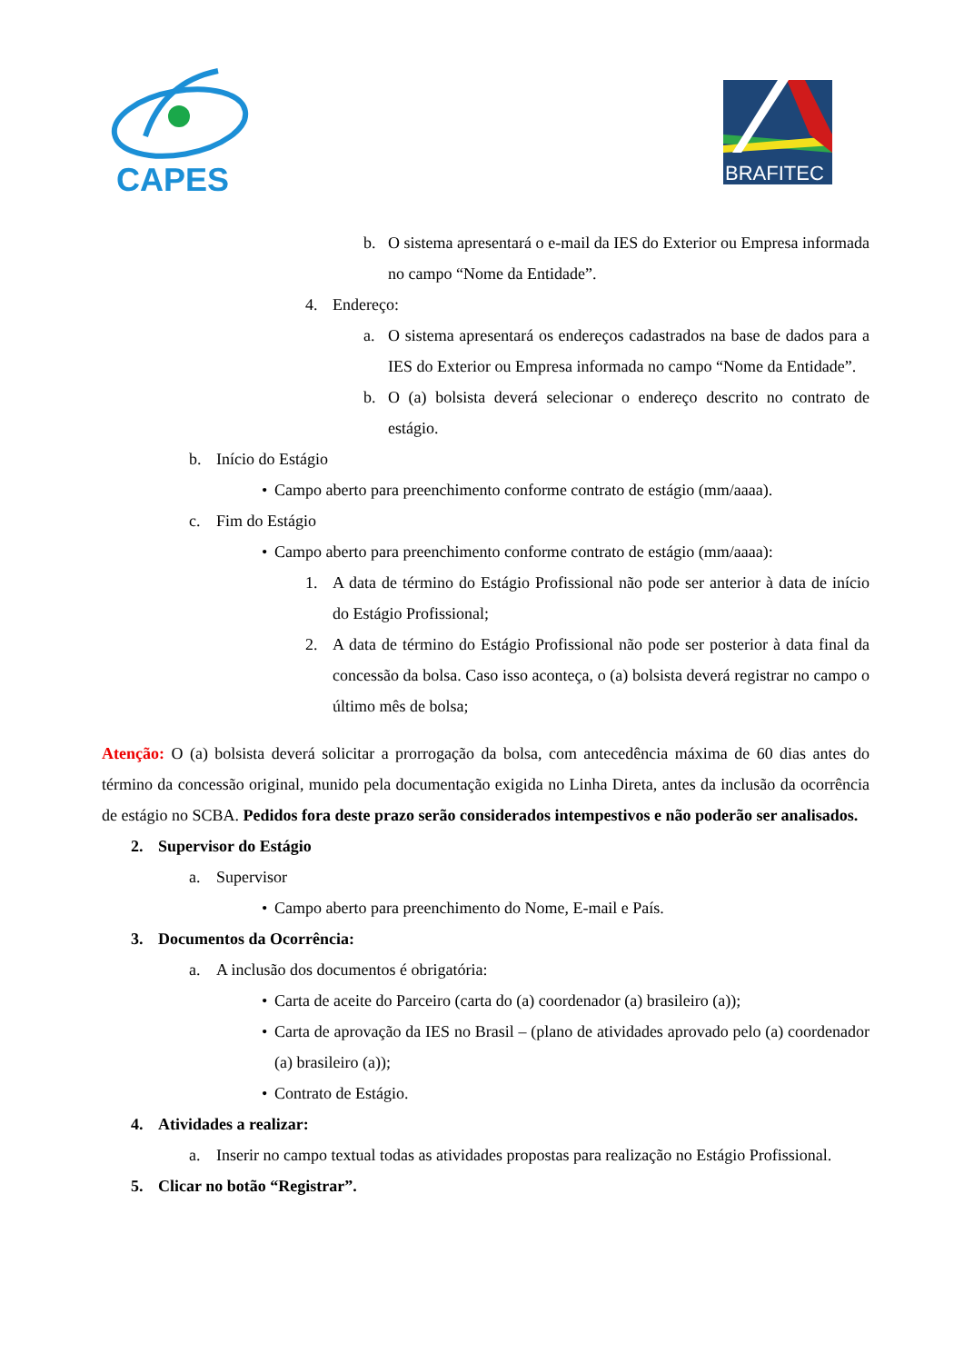CAPES
BRAFITEC
b. O sistema apresentará o e-mail da IES do Exterior ou Empresa informada no campo “Nome da Entidade”.
4. Endereço:
a. O sistema apresentará os endereços cadastrados na base de dados para a IES do Exterior ou Empresa informada no campo “Nome da Entidade”.
b. O (a) bolsista deverá selecionar o endereço descrito no contrato de estágio.
b. Início do Estágio
• Campo aberto para preenchimento conforme contrato de estágio (mm/aaaa).
c. Fim do Estágio
• Campo aberto para preenchimento conforme contrato de estágio (mm/aaaa):
1. A data de término do Estágio Profissional não pode ser anterior à data de início do Estágio Profissional;
2. A data de término do Estágio Profissional não pode ser posterior à data final da concessão da bolsa. Caso isso aconteça, o (a) bolsista deverá registrar no campo o último mês de bolsa;
Atenção: O (a) bolsista deverá solicitar a prorrogação da bolsa, com antecedência máxima de 60 dias antes do término da concessão original, munido pela documentação exigida no Linha Direta, antes da inclusão da ocorrência de estágio no SCBA. Pedidos fora deste prazo serão considerados intempestivos e não poderão ser analisados.
2. Supervisor do Estágio
a. Supervisor
• Campo aberto para preenchimento do Nome, E-mail e País.
3. Documentos da Ocorrência:
a. A inclusão dos documentos é obrigatória:
• Carta de aceite do Parceiro (carta do (a) coordenador (a) brasileiro (a));
• Carta de aprovação da IES no Brasil – (plano de atividades aprovado pelo (a) coordenador (a) brasileiro (a));
• Contrato de Estágio.
4. Atividades a realizar:
a. Inserir no campo textual todas as atividades propostas para realização no Estágio Profissional.
5. Clicar no botão “Registrar”.